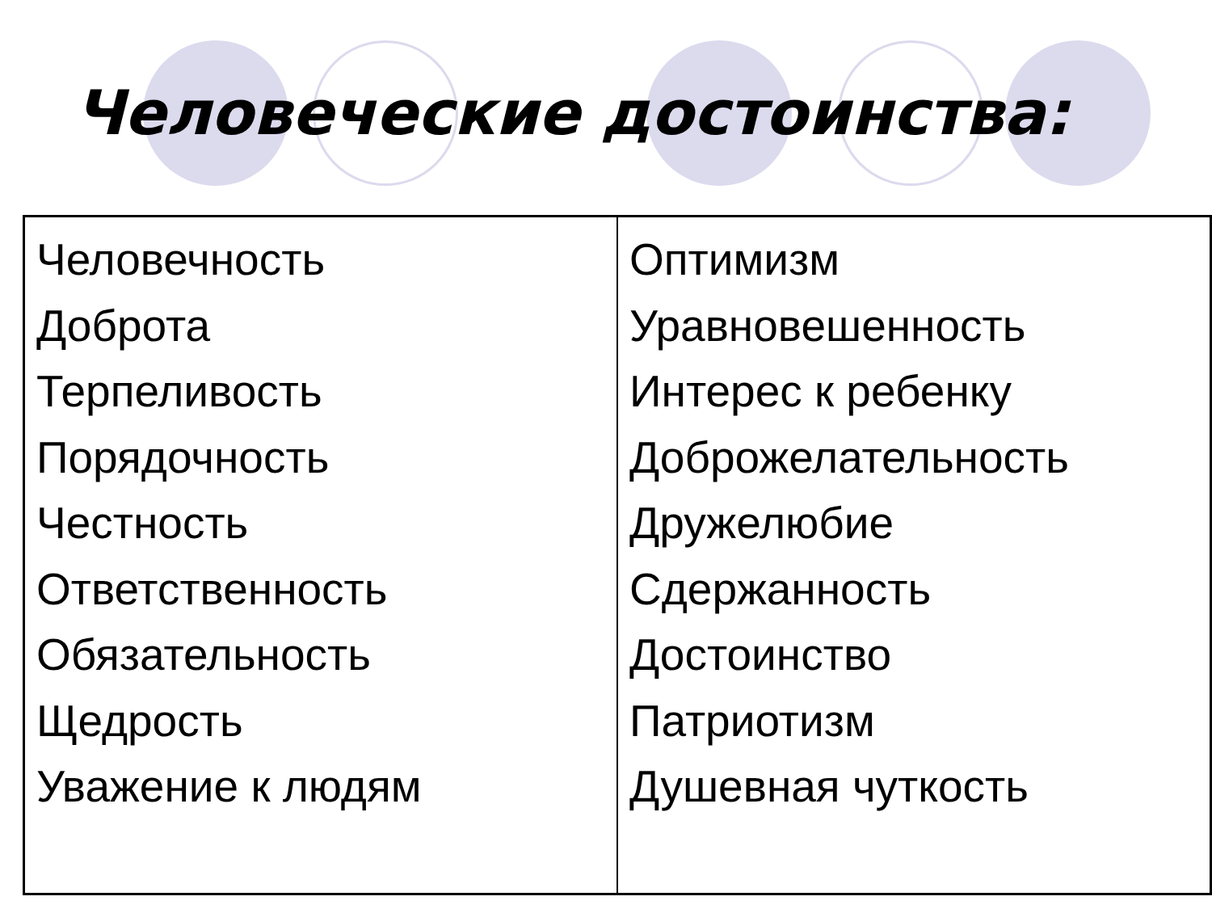Человеческие достоинства:
| Человечность Доброта Терпеливость Порядочность Честность Ответственность Обязательность Щедрость Уважение к людям | Оптимизм Уравновешенность Интерес к ребенку Доброжелательность Дружелюбие Сдержанность Достоинство Патриотизм Душевная чуткость |